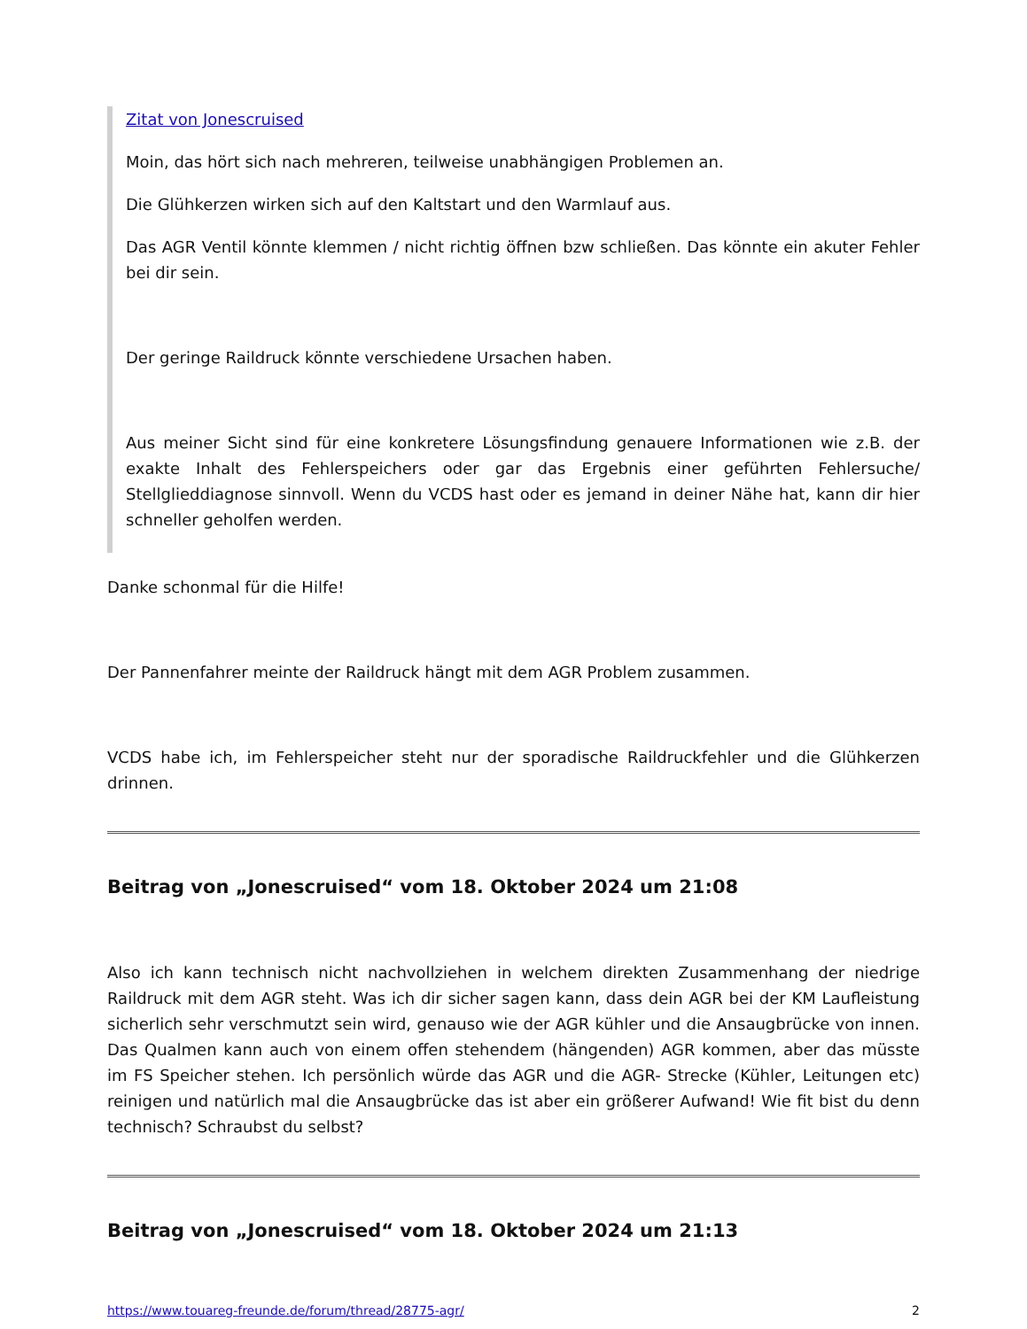Zitat von Jonescruised
Moin, das hört sich nach mehreren, teilweise unabhängigen Problemen an.
Die Glühkerzen wirken sich auf den Kaltstart und den Warmlauf aus.
Das AGR Ventil könnte klemmen / nicht richtig öffnen bzw schließen. Das könnte ein akuter Fehler bei dir sein.
Der geringe Raildruck könnte verschiedene Ursachen haben.
Aus meiner Sicht sind für eine konkretere Lösungsfindung genauere Informationen wie z.B. der exakte Inhalt des Fehlerspeichers oder gar das Ergebnis einer geführten Fehlersuche/ Stellglieddiagnose sinnvoll. Wenn du VCDS hast oder es jemand in deiner Nähe hat, kann dir hier schneller geholfen werden.
Danke schonmal für die Hilfe!
Der Pannenfahrer meinte der Raildruck hängt mit dem AGR Problem zusammen.
VCDS habe ich, im Fehlerspeicher steht nur der sporadische Raildruckfehler und die Glühkerzen drinnen.
Beitrag von „Jonescruised“ vom 18. Oktober 2024 um 21:08
Also ich kann technisch nicht nachvollziehen in welchem direkten Zusammenhang der niedrige Raildruck mit dem AGR steht. Was ich dir sicher sagen kann, dass dein AGR bei der KM Laufleistung sicherlich sehr verschmutzt sein wird, genauso wie der AGR kühler und die Ansaugbrücke von innen. Das Qualmen kann auch von einem offen stehendem (hängenden) AGR kommen, aber das müsste im FS Speicher stehen. Ich persönlich würde das AGR und die AGR- Strecke (Kühler, Leitungen etc) reinigen und natürlich mal die Ansaugbrücke das ist aber ein größerer Aufwand! Wie fit bist du denn technisch? Schraubst du selbst?
Beitrag von „Jonescruised“ vom 18. Oktober 2024 um 21:13
https://www.touareg-freunde.de/forum/thread/28775-agr/ 2